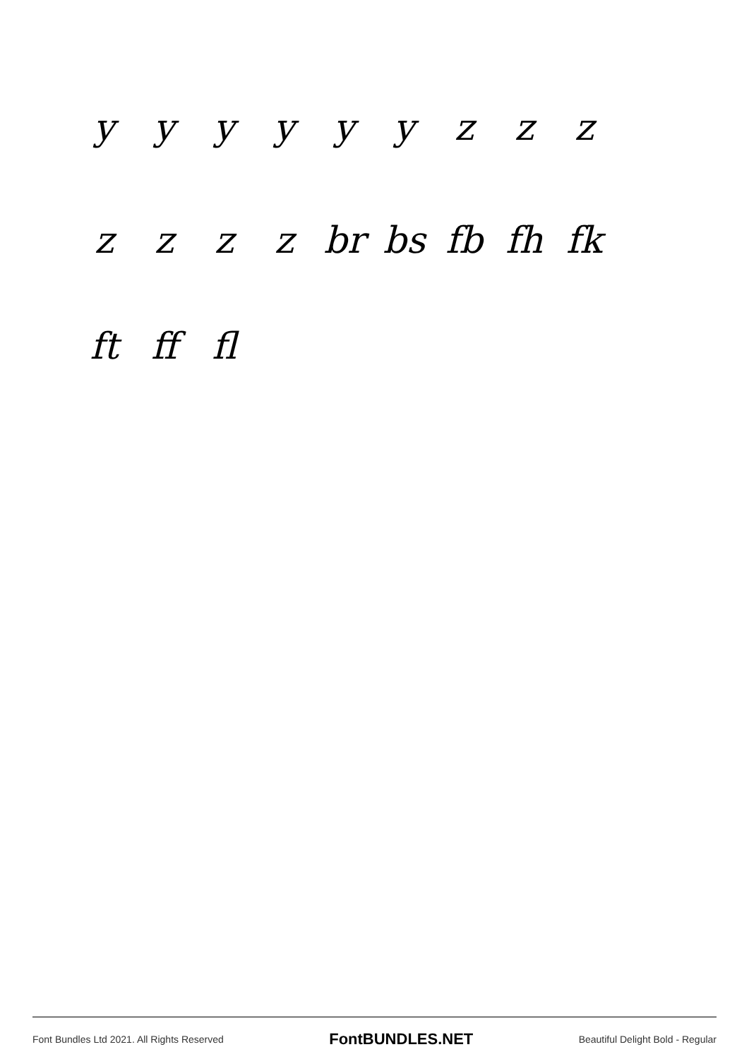yyyyyyzzz
zzzz br bs fb fh fk
ft ff fl
Font Bundles Ltd 2021. All Rights Reserved FontBUNDLES.NET Beautiful Delight Bold - Regular